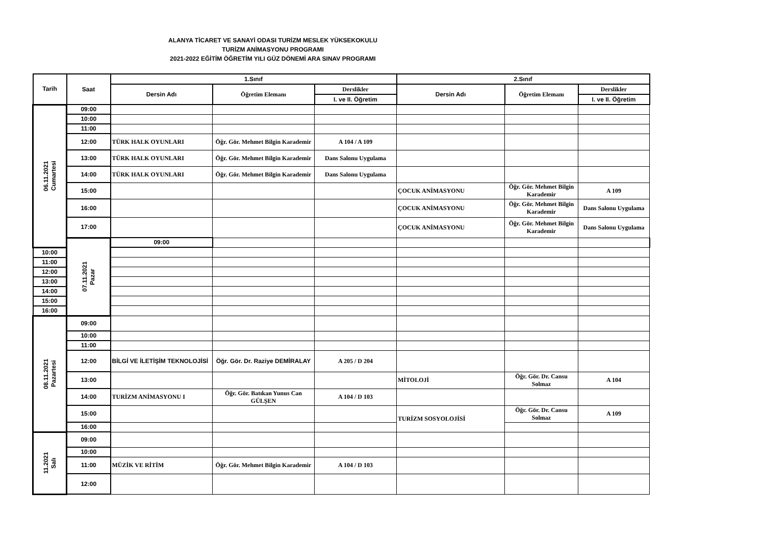ALANYA TİCARET VE SANAYİ ODASI TURİZM MESLEK YÜKSEKOKULU
TURİZM ANİMASYONU PROGRAMI
2021-2022 EĞİTİM ÖĞRETİM YILI GÜZ DÖNEMİ ARA SINAV PROGRAMI
| Tarih | Saat | 1.Sınıf | | | 2.Sınıf | | | |
| --- | --- | --- | --- | --- | --- | --- | --- | --- |
| | | Dersin Adı | Öğretim Elemanı | Derslikler | Dersin Adı | Öğretim Elemanı | Derslikler | |
| | | | | I. ve II. Öğretim | | | I. ve II. Öğretim | |
| 06.11.2021 Cumartesi | 09:00 | | | | | | | |
| | 10:00 | | | | | | | |
| | 11:00 | | | | | | | |
| | 12:00 | TÜRK HALK OYUNLARI | Öğr. Gör. Mehmet Bilgin Karademir | A 104 / A 109 | | | | |
| | 13:00 | TÜRK HALK OYUNLARI | Öğr. Gör. Mehmet Bilgin Karademir | Dans Salonu Uygulama | | | | |
| | 14:00 | TÜRK HALK OYUNLARI | Öğr. Gör. Mehmet Bilgin Karademir | Dans Salonu Uygulama | | | | |
| | 15:00 | | | | ÇOCUK ANİMASYONU | Öğr. Gör. Mehmet Bilgin Karademir | A 109 | |
| | 16:00 | | | | ÇOCUK ANİMASYONU | Öğr. Gör. Mehmet Bilgin Karademir | Dans Salonu Uygulama | |
| | 17:00 | | | | ÇOCUK ANİMASYONU | Öğr. Gör. Mehmet Bilgin Karademir | Dans Salonu Uygulama | |
| | 07.11.2021 Pazar | 09:00 | | | | | | |
| 10:00 | | | | | | | | |
| 11:00 | | | | | | | | |
| 12:00 | | | | | | | | |
| 13:00 | | | | | | | | |
| 14:00 | | | | | | | | |
| 15:00 | | | | | | | | |
| 16:00 | | | | | | | | |
| 08.11.2021 Pazartesi | 09:00 | | | | | | | |
| | 10:00 | | | | | | | |
| | 11:00 | | | | | | | |
| | 12:00 | BİLGİ VE İLETİŞİM TEKNOLOJİSİ | Öğr. Gör. Dr. Raziye DEMİRALAY | A 205 / D 204 | | | | |
| | 13:00 | | | | MİTOLOJİ | Öğr. Gör. Dr. Cansu Solmaz | A 104 | |
| | 14:00 | TURİZM ANİMASYONU I | Öğr. Gör. Batıkan Yunus Can GÜLŞEN | A 104 / D 103 | | | | |
| | 15:00 | | | | TURİZM SOSYOLOJİSİ | Öğr. Gör. Dr. Cansu Solmaz | A 109 | |
| | 16:00 | | | | | | | |
| 11.2021 Salı | 09:00 | | | | | | | |
| | 10:00 | | | | | | | |
| | 11:00 | MÜZİK VE RİTİM | Öğr. Gör. Mehmet Bilgin Karademir | A 104 / D 103 | | | | |
| | 12:00 | | | | | | | |